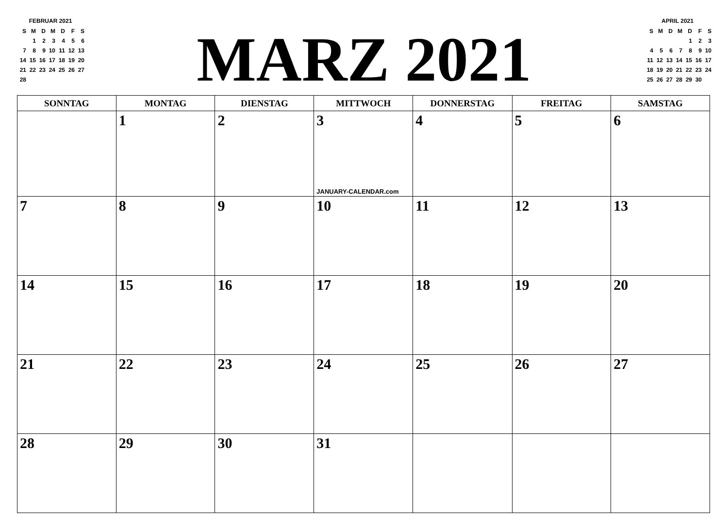FEBRUAR 2021
| S | M | D | M | D | F | S |
| | 1 | 2 | 3 | 4 | 5 | 6 |
| 7 | 8 | 9 | 10 | 11 | 12 | 13 |
| 14 | 15 | 16 | 17 | 18 | 19 | 20 |
| 21 | 22 | 23 | 24 | 25 | 26 | 27 |
| 28 | | | | | | |
MARZ 2021
APRIL 2021
| S | M | D | M | D | F | S |
| | | | | 1 | 2 | 3 |
| 4 | 5 | 6 | 7 | 8 | 9 | 10 |
| 11 | 12 | 13 | 14 | 15 | 16 | 17 |
| 18 | 19 | 20 | 21 | 22 | 23 | 24 |
| 25 | 26 | 27 | 28 | 29 | 30 | |
| SONNTAG | MONTAG | DIENSTAG | MITTWOCH | DONNERSTAG | FREITAG | SAMSTAG |
| --- | --- | --- | --- | --- | --- | --- |
| | 1 | 2 | 3 JANUARY-CALENDAR.com | 4 | 5 | 6 |
| 7 | 8 | 9 | 10 | 11 | 12 | 13 |
| 14 | 15 | 16 | 17 | 18 | 19 | 20 |
| 21 | 22 | 23 | 24 | 25 | 26 | 27 |
| 28 | 29 | 30 | 31 | | | |